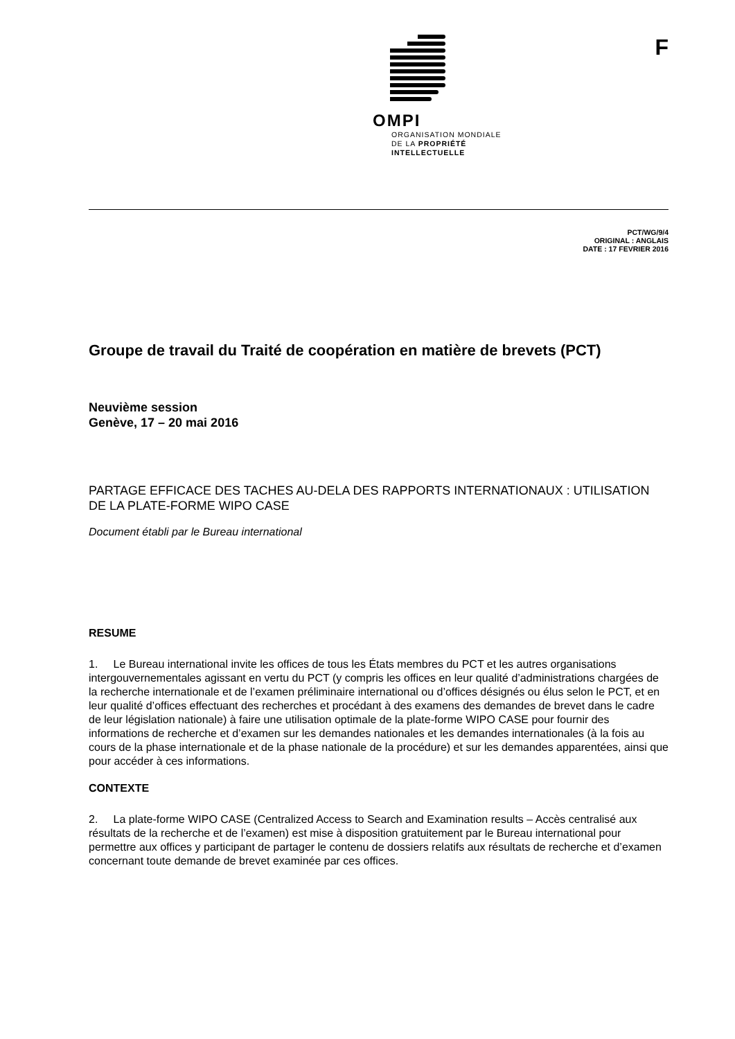OMPI
ORGANISATION MONDIALE
DE LA PROPRIÉTÉ
INTELLECTUELLE
F
PCT/WG/9/4
ORIGINAL : ANGLAIS
DATE : 17 FEVRIER 2016
Groupe de travail du Traité de coopération en matière de brevets (PCT)
Neuvième session
Genève, 17 – 20 mai 2016
PARTAGE EFFICACE DES TACHES AU-DELA DES RAPPORTS INTERNATIONAUX : UTILISATION DE LA PLATE-FORME WIPO CASE
Document établi par le Bureau international
RESUME
1. Le Bureau international invite les offices de tous les États membres du PCT et les autres organisations intergouvernementales agissant en vertu du PCT (y compris les offices en leur qualité d’administrations chargées de la recherche internationale et de l’examen préliminaire international ou d’offices désignés ou élus selon le PCT, et en leur qualité d’offices effectuant des recherches et procédant à des examens des demandes de brevet dans le cadre de leur législation nationale) à faire une utilisation optimale de la plate-forme WIPO CASE pour fournir des informations de recherche et d’examen sur les demandes nationales et les demandes internationales (à la fois au cours de la phase internationale et de la phase nationale de la procédure) et sur les demandes apparentées, ainsi que pour accéder à ces informations.
CONTEXTE
2. La plate-forme WIPO CASE (Centralized Access to Search and Examination results – Accès centralisé aux résultats de la recherche et de l’examen) est mise à disposition gratuitement par le Bureau international pour permettre aux offices y participant de partager le contenu de dossiers relatifs aux résultats de recherche et d’examen concernant toute demande de brevet examinée par ces offices.